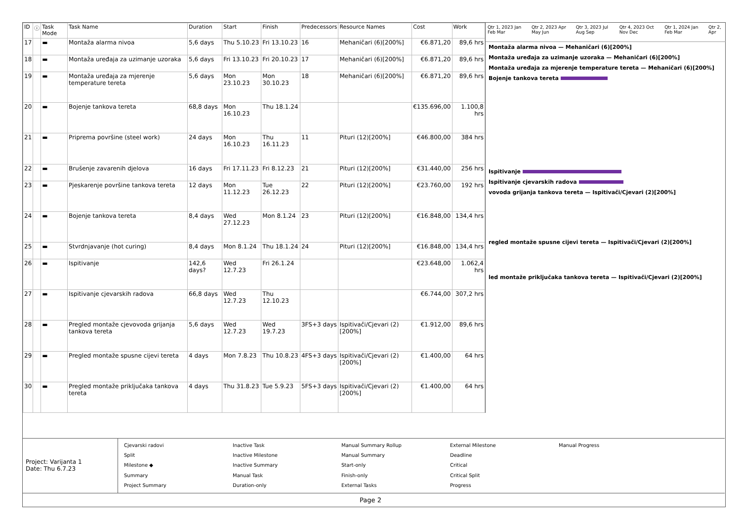| ID | ⓘ | Task Mode | Task Name | Duration | Start | Finish | Predecessors | Resource Names | Cost | Work |
| --- | --- | --- | --- | --- | --- | --- | --- | --- | --- | --- |
| 17 | | ▬ | Montaža alarma nivoa | 5,6 days | Thu 5.10.23 | Fri 13.10.23 | 16 | Mehaničari (6)[200%] | €6.871,20 | 89,6 hrs |
| 18 | | ▬ | Montaža uređaja za uzimanje uzoraka | 5,6 days | Fri 13.10.23 | Fri 20.10.23 | 17 | Mehaničari (6)[200%] | €6.871,20 | 89,6 hrs |
| 19 | | ▬ | Montaža uređaja za mjerenje temperature tereta | 5,6 days | Mon 23.10.23 | Mon 30.10.23 | 18 | Mehaničari (6)[200%] | €6.871,20 | 89,6 hrs |
| 20 | | ▬ | Bojenje tankova tereta | 68,8 days | Mon 16.10.23 | Thu 18.1.24 | | | €135.696,00 | 1.100,8 hrs |
| 21 | | ▬ | Priprema površine (steel work) | 24 days | Mon 16.10.23 | Thu 16.11.23 | 11 | Pituri (12)[200%] | €46.800,00 | 384 hrs |
| 22 | | ▬ | Brušenje zavarenih djelova | 16 days | Fri 17.11.23 | Fri 8.12.23 | 21 | Pituri (12)[200%] | €31.440,00 | 256 hrs |
| 23 | | ▬ | Pjeskarenje površine tankova tereta | 12 days | Mon 11.12.23 | Tue 26.12.23 | 22 | Pituri (12)[200%] | €23.760,00 | 192 hrs |
| 24 | | ▬ | Bojenje tankova tereta | 8,4 days | Wed 27.12.23 | Mon 8.1.24 | 23 | Pituri (12)[200%] | €16.848,00 | 134,4 hrs |
| 25 | | ▬ | Stvrdnjavanje (hot curing) | 8,4 days | Mon 8.1.24 | Thu 18.1.24 | 24 | Pituri (12)[200%] | €16.848,00 | 134,4 hrs |
| 26 | | ▬ | Ispitivanje | 142,6 days? | Wed 12.7.23 | Fri 26.1.24 | | | €23.648,00 | 1.062,4 hrs |
| 27 | | ▬ | Ispitivanje cjevarskih radova | 66,8 days | Wed 12.7.23 | Thu 12.10.23 | | | €6.744,00 | 307,2 hrs |
| 28 | | ▬ | Pregled montaže cjevovoda grijanja tankova tereta | 5,6 days | Wed 12.7.23 | Wed 19.7.23 | 3FS+3 days | Ispitivači/Cjevari (2)[200%] | €1.912,00 | 89,6 hrs |
| 29 | | ▬ | Pregled montaže spusne cijevi tereta | 4 days | Mon 7.8.23 | Thu 10.8.23 | 4FS+3 days | Ispitivači/Cjevari (2)[200%] | €1.400,00 | 64 hrs |
| 30 | | ▬ | Pregled montaže priključaka tankova tereta | 4 days | Thu 31.8.23 | Tue 5.9.23 | 5FS+3 days | Ispitivači/Cjevari (2)[200%] | €1.400,00 | 64 hrs |
Qtr 1, 2023 Jan Feb Mar Qtr 2, 2023 Apr May Jun Qtr 3, 2023 Jul Aug Sep Qtr 4, 2023 Oct Nov Dec Qtr 1, 2024 Jan Feb Mar Qtr 2, Apr
Montaža alarma nivoa — Mehaničari (6)[200%]
Montaža uređaja za uzimanje uzoraka — Mehaničari (6)[200%]
Montaža uređaja za mjerenje temperature tereta — Mehaničari (6)[200%]
Bojenje tankova tereta
Ispitivanje
Ispitivanje cjevarskih radova
vovoda grijanja tankova tereta — Ispitivači/Cjevari (2)[200%]
regled montaže spusne cijevi tereta — Ispitivači/Cjevari (2)[200%]
led montaže priključaka tankova tereta — Ispitivači/Cjevari (2)[200%]
Project: Varijanta 1
Date: Thu 6.7.23
Cjevarski radovi Inactive Task Manual Summary Rollup External Milestone Manual Progress Split Inactive Milestone Manual Summary Deadline Milestone ◆ Inactive Summary Start-only Critical Summary Manual Task Finish-only Critical Split Project Summary Duration-only External Tasks Progress
Page 2